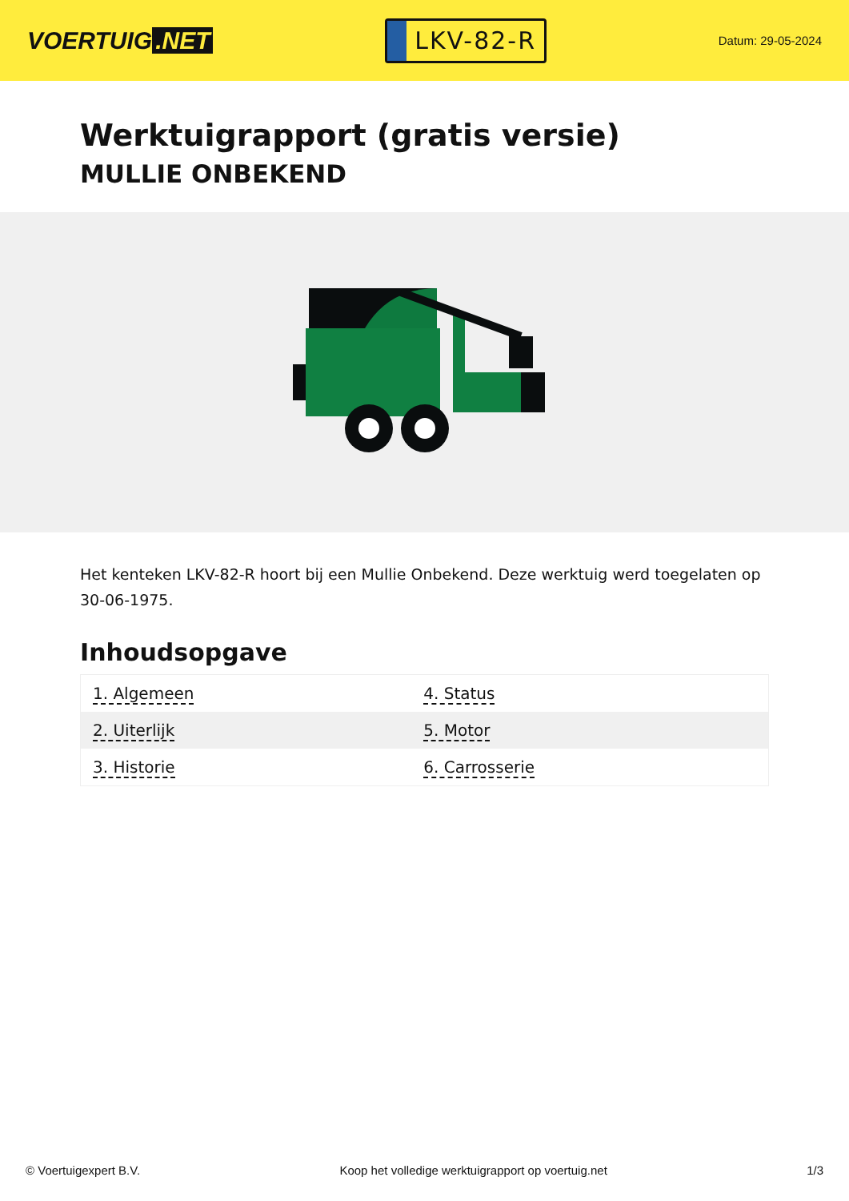VOERTUIG.NET
LKV-82-R
Datum: 29-05-2024
Werktuigrapport (gratis versie)
MULLIE ONBEKEND
Het kenteken LKV-82-R hoort bij een Mullie Onbekend. Deze werktuig werd toegelaten op 30-06-1975.
Inhoudsopgave
| 1. Algemeen | 4. Status |
| 2. Uiterlijk | 5. Motor |
| 3. Historie | 6. Carrosserie |
© Voertuigexpert B.V. Koop het volledige werktuigrapport op voertuig.net 1/3